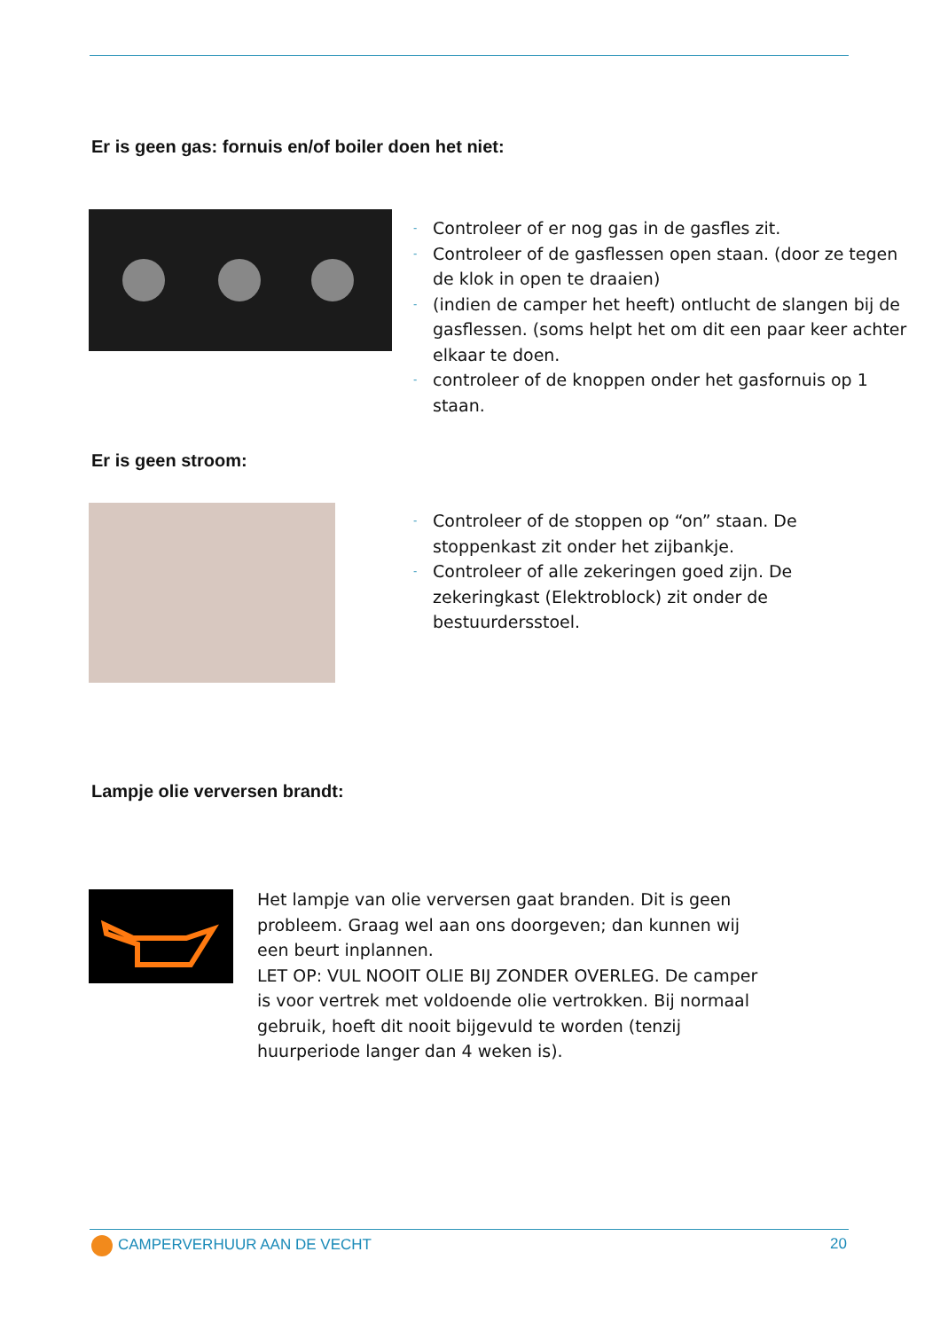Er is geen gas: fornuis en/of boiler doen het niet:
- Controleer of er nog gas in de gasfles zit.
- Controleer of de gasflessen open staan. (door ze tegen de klok in open te draaien)
- (indien de camper het heeft) ontlucht de slangen bij de gasflessen. (soms helpt het om dit een paar keer achter elkaar te doen.
- controleer of de knoppen onder het gasfornuis op 1 staan.
Er is geen stroom:
- Controleer of de stoppen op “on” staan. De stoppenkast zit onder het zijbankje.
- Controleer of alle zekeringen goed zijn. De zekeringkast (Elektroblock) zit onder de bestuurdersstoel.
Lampje olie verversen brandt:
Het lampje van olie verversen gaat branden. Dit is geen probleem. Graag wel aan ons doorgeven; dan kunnen wij een beurt inplannen.
LET OP: VUL NOOIT OLIE BIJ ZONDER OVERLEG. De camper is voor vertrek met voldoende olie vertrokken. Bij normaal gebruik, hoeft dit nooit bijgevuld te worden (tenzij huurperiode langer dan 4 weken is).
CAMPERVERHUUR AAN DE VECHT 20